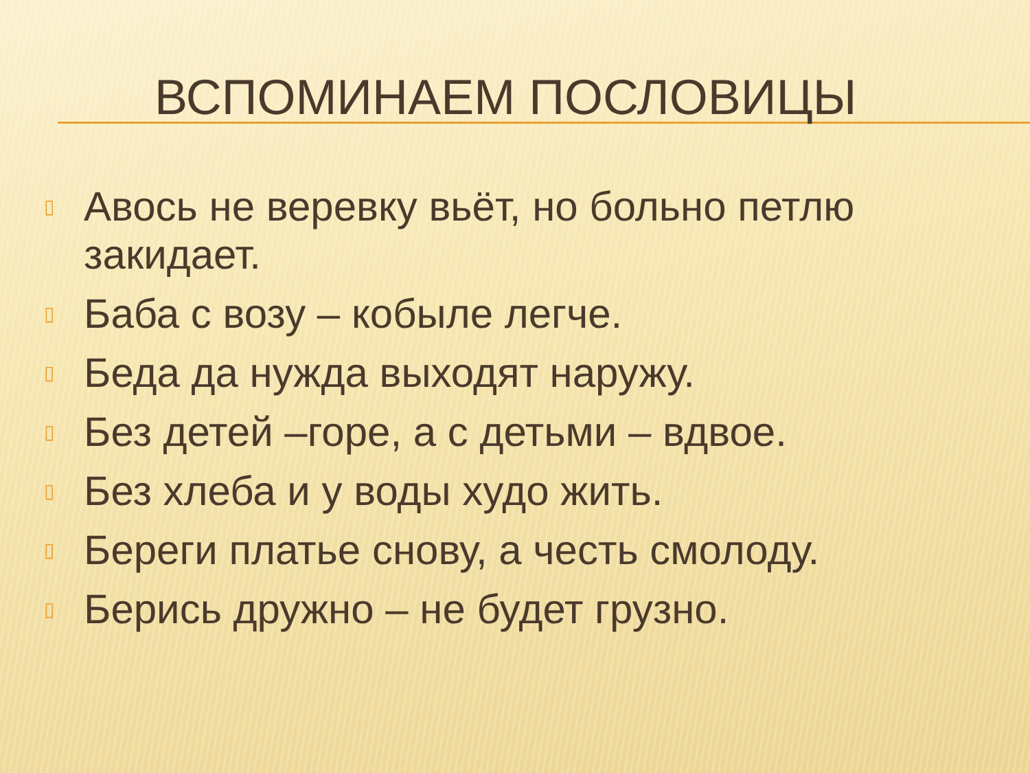ВСПОМИНАЕМ ПОСЛОВИЦЫ
▯ Авось не веревку вьёт, но больно петлю закидает.
▯ Баба с возу – кобыле легче.
▯ Беда да нужда выходят наружу.
▯ Без детей –горе, а с детьми – вдвое.
▯ Без хлеба и у воды худо жить.
▯ Береги платье снову, а честь смолоду.
▯ Берись дружно – не будет грузно.